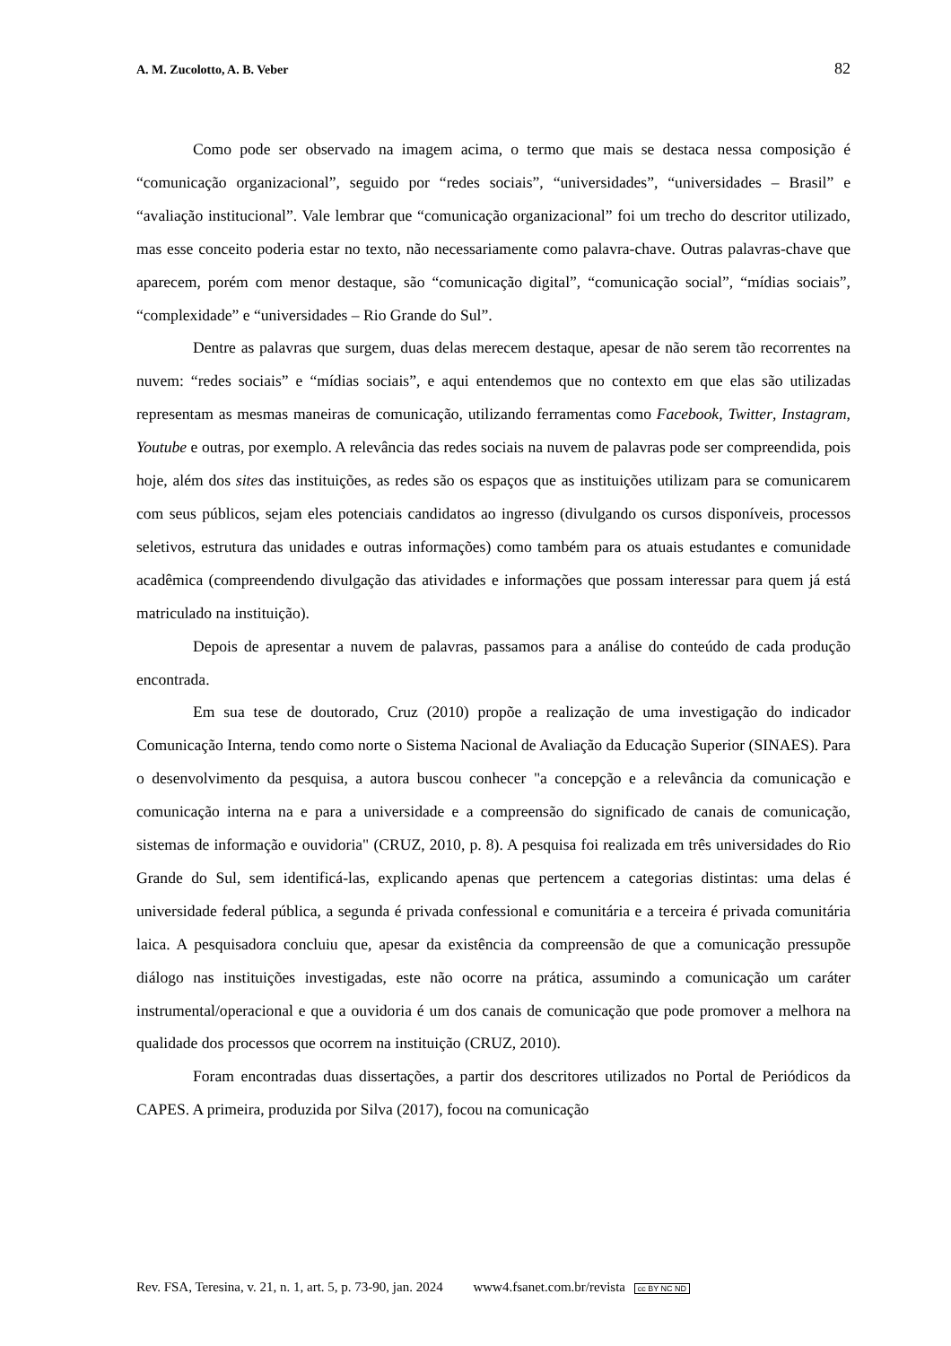A. M. Zucolotto, A. B. Veber 82
Como pode ser observado na imagem acima, o termo que mais se destaca nessa composição é “comunicação organizacional”, seguido por “redes sociais”, “universidades”, “universidades – Brasil” e “avaliação institucional”. Vale lembrar que “comunicação organizacional” foi um trecho do descritor utilizado, mas esse conceito poderia estar no texto, não necessariamente como palavra-chave. Outras palavras-chave que aparecem, porém com menor destaque, são “comunicação digital”, “comunicação social”, “mídias sociais”, “complexidade” e “universidades – Rio Grande do Sul”.
Dentre as palavras que surgem, duas delas merecem destaque, apesar de não serem tão recorrentes na nuvem: “redes sociais” e “mídias sociais”, e aqui entendemos que no contexto em que elas são utilizadas representam as mesmas maneiras de comunicação, utilizando ferramentas como Facebook, Twitter, Instagram, Youtube e outras, por exemplo. A relevância das redes sociais na nuvem de palavras pode ser compreendida, pois hoje, além dos sites das instituições, as redes são os espaços que as instituições utilizam para se comunicarem com seus públicos, sejam eles potenciais candidatos ao ingresso (divulgando os cursos disponíveis, processos seletivos, estrutura das unidades e outras informações) como também para os atuais estudantes e comunidade acadêmica (compreendendo divulgação das atividades e informações que possam interessar para quem já está matriculado na instituição).
Depois de apresentar a nuvem de palavras, passamos para a análise do conteúdo de cada produção encontrada.
Em sua tese de doutorado, Cruz (2010) propõe a realização de uma investigação do indicador Comunicação Interna, tendo como norte o Sistema Nacional de Avaliação da Educação Superior (SINAES). Para o desenvolvimento da pesquisa, a autora buscou conhecer "a concepção e a relevância da comunicação e comunicação interna na e para a universidade e a compreensão do significado de canais de comunicação, sistemas de informação e ouvidoria" (CRUZ, 2010, p. 8). A pesquisa foi realizada em três universidades do Rio Grande do Sul, sem identificá-las, explicando apenas que pertencem a categorias distintas: uma delas é universidade federal pública, a segunda é privada confessional e comunitária e a terceira é privada comunitária laica. A pesquisadora concluiu que, apesar da existência da compreensão de que a comunicação pressupõe diálogo nas instituições investigadas, este não ocorre na prática, assumindo a comunicação um caráter instrumental/operacional e que a ouvidoria é um dos canais de comunicação que pode promover a melhora na qualidade dos processos que ocorrem na instituição (CRUZ, 2010).
Foram encontradas duas dissertações, a partir dos descritores utilizados no Portal de Periódicos da CAPES. A primeira, produzida por Silva (2017), focou na comunicação
Rev. FSA, Teresina, v. 21, n. 1, art. 5, p. 73-90, jan. 2024 www4.fsanet.com.br/revista cc BY NC ND